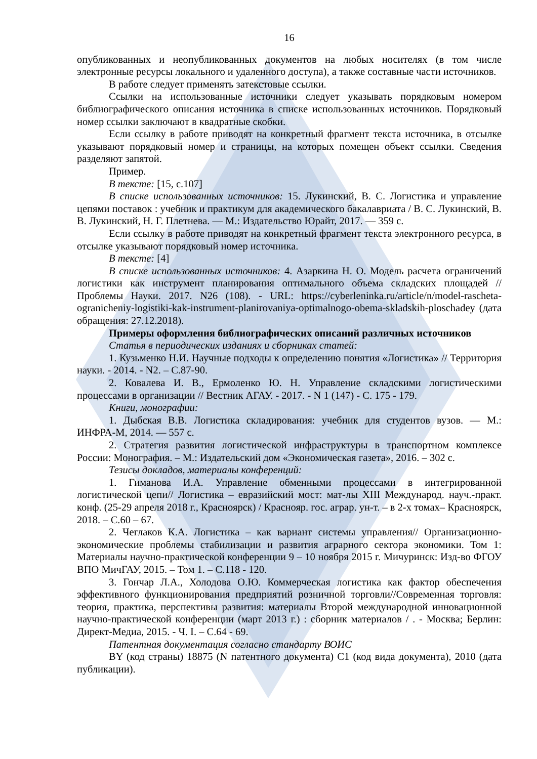16
опубликованных и неопубликованных документов на любых носителях (в том числе электронные ресурсы локального и удаленного доступа), а также составные части источников.
В работе следует применять затекстовые ссылки.
Ссылки на использованные источники следует указывать порядковым номером библиографического описания источника в списке использованных источников. Порядковый номер ссылки заключают в квадратные скобки.
Если ссылку в работе приводят на конкретный фрагмент текста источника, в отсылке указывают порядковый номер и страницы, на которых помещен объект ссылки. Сведения разделяют запятой.
Пример.
В тексте: [15, с.107]
В списке использованных источников: 15. Лукинский, В. С. Логистика и управление цепями поставок : учебник и практикум для академического бакалавриата / В. С. Лукинский, В. В. Лукинский, Н. Г. Плетнева. — М.: Издательство Юрайт, 2017. — 359 с.
Если ссылку в работе приводят на конкретный фрагмент текста электронного ресурса, в отсылке указывают порядковый номер источника.
В тексте: [4]
В списке использованных источников: 4. Азаркина Н. О. Модель расчета ограничений логистики как инструмент планирования оптимального объема складских площадей // Проблемы Науки. 2017. N26 (108). - URL: https://cyberleninka.ru/article/n/model-rascheta-ogranicheniy-logistiki-kak-instrument-planirovaniya-optimalnogo-obema-skladskih-ploschadey (дата обращения: 27.12.2018).
Примеры оформления библиографических описаний различных источников
Статья в периодических изданиях и сборниках статей:
1. Кузьменко Н.И. Научные подходы к определению понятия «Логистика» // Территория науки. - 2014. - N2. – С.87-90.
2. Ковалева И. В., Ермоленко Ю. Н. Управление складскими логистическими процессами в организации // Вестник АГАУ. - 2017. - N 1 (147) - С. 175 - 179.
Книги, монографии:
1. Дыбская В.В. Логистика складирования: учебник для студентов вузов. — М.: ИНФРА-М, 2014. — 557 с.
2. Стратегия развития логистической инфраструктуры в транспортном комплексе России: Монография. – М.: Издательский дом «Экономическая газета», 2016. – 302 с.
Тезисы докладов, материалы конференций:
1. Гиманова И.А. Управление обменными процессами в интегрированной логистической цепи// Логистика – евразийский мост: мат-лы XIII Международ. науч.-практ. конф. (25-29 апреля 2018 г., Красноярск) / Краснояр. гос. аграр. ун-т. – в 2-х томах– Красноярск, 2018. – С.60 – 67.
2. Чеглаков К.А. Логистика – как вариант системы управления// Организационно-экономические проблемы стабилизации и развития аграрного сектора экономики. Том 1: Материалы научно-практической конференции 9 – 10 ноября 2015 г. Мичуринск: Изд-во ФГОУ ВПО МичГАУ, 2015. – Том 1. – С.118 - 120.
3. Гончар Л.А., Холодова О.Ю. Коммерческая логистика как фактор обеспечения эффективного функционирования предприятий розничной торговли//Современная торговля: теория, практика, перспективы развития: материалы Второй международной инновационной научно-практической конференции (март 2013 г.) : сборник материалов / . - Москва; Берлин: Директ-Медиа, 2015. - Ч. I. – С.64 - 69.
Патентная документация согласно стандарту ВОИС
BY (код страны) 18875 (N патентного документа) C1 (код вида документа), 2010 (дата публикации).